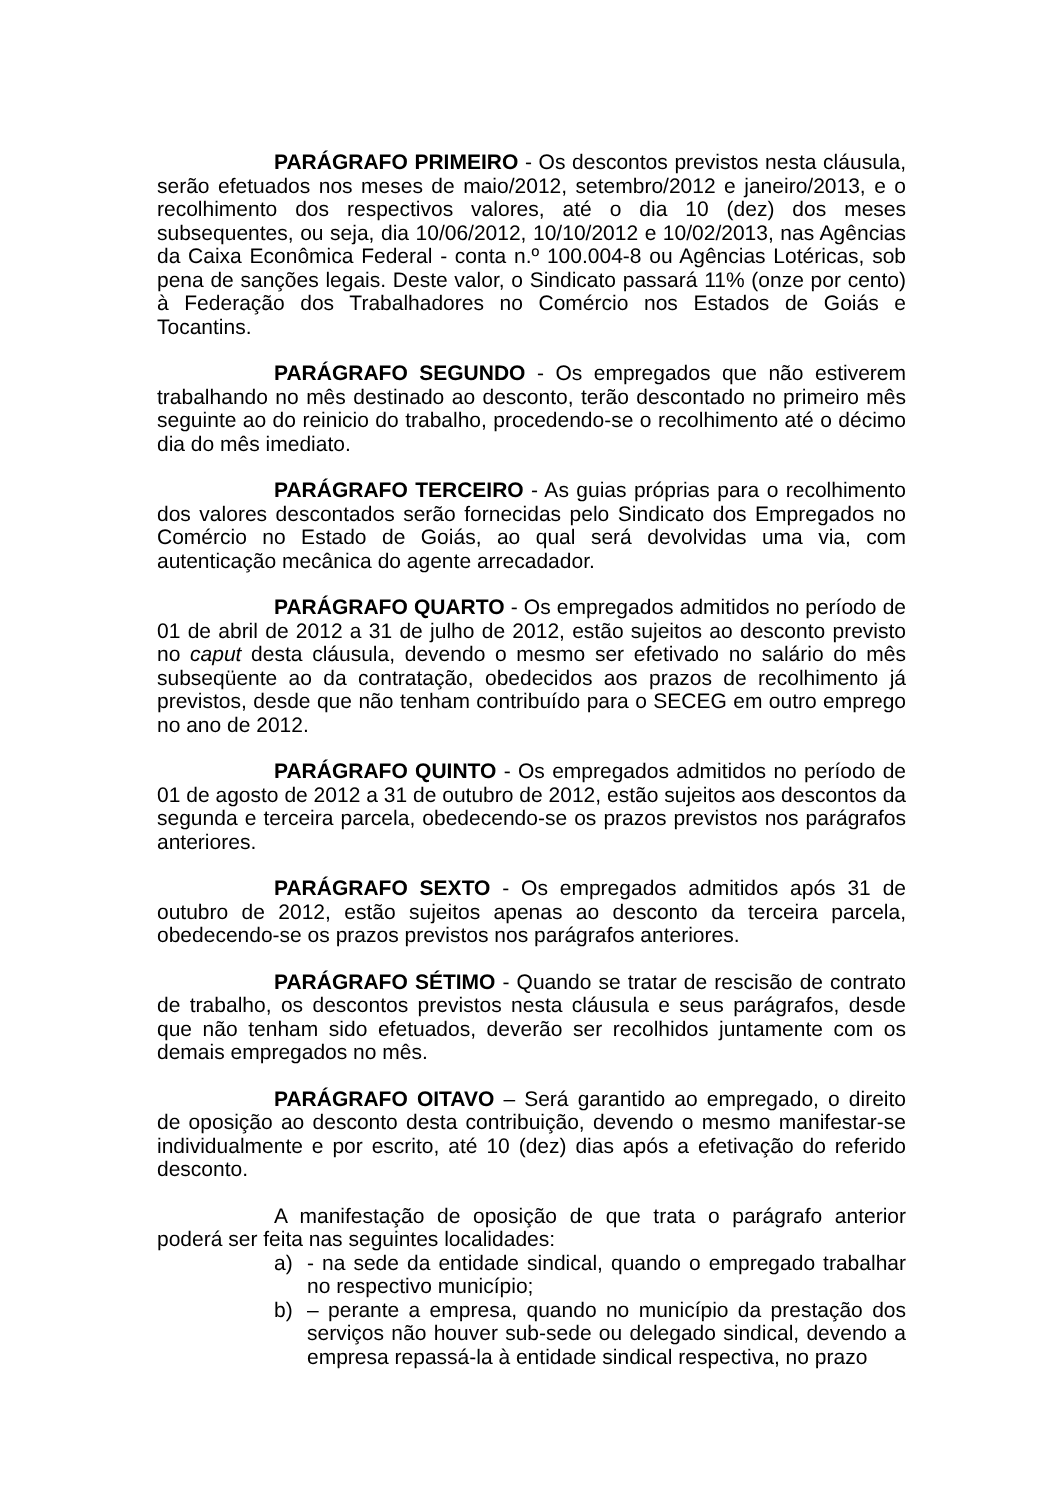PARÁGRAFO PRIMEIRO - Os descontos previstos nesta cláusula, serão efetuados nos meses de maio/2012, setembro/2012 e janeiro/2013, e o recolhimento dos respectivos valores, até o dia 10 (dez) dos meses subsequentes, ou seja, dia 10/06/2012, 10/10/2012 e 10/02/2013, nas Agências da Caixa Econômica Federal - conta n.º 100.004-8 ou Agências Lotéricas, sob pena de sanções legais. Deste valor, o Sindicato passará 11% (onze por cento) à Federação dos Trabalhadores no Comércio nos Estados de Goiás e Tocantins.
PARÁGRAFO SEGUNDO - Os empregados que não estiverem trabalhando no mês destinado ao desconto, terão descontado no primeiro mês seguinte ao do reinicio do trabalho, procedendo-se o recolhimento até o décimo dia do mês imediato.
PARÁGRAFO TERCEIRO - As guias próprias para o recolhimento dos valores descontados serão fornecidas pelo Sindicato dos Empregados no Comércio no Estado de Goiás, ao qual será devolvidas uma via, com autenticação mecânica do agente arrecadador.
PARÁGRAFO QUARTO - Os empregados admitidos no período de 01 de abril de 2012 a 31 de julho de 2012, estão sujeitos ao desconto previsto no caput desta cláusula, devendo o mesmo ser efetivado no salário do mês subseqüente ao da contratação, obedecidos aos prazos de recolhimento já previstos, desde que não tenham contribuído para o SECEG em outro emprego no ano de 2012.
PARÁGRAFO QUINTO - Os empregados admitidos no período de 01 de agosto de 2012 a 31 de outubro de 2012, estão sujeitos aos descontos da segunda e terceira parcela, obedecendo-se os prazos previstos nos parágrafos anteriores.
PARÁGRAFO SEXTO - Os empregados admitidos após 31 de outubro de 2012, estão sujeitos apenas ao desconto da terceira parcela, obedecendo-se os prazos previstos nos parágrafos anteriores.
PARÁGRAFO SÉTIMO - Quando se tratar de rescisão de contrato de trabalho, os descontos previstos nesta cláusula e seus parágrafos, desde que não tenham sido efetuados, deverão ser recolhidos juntamente com os demais empregados no mês.
PARÁGRAFO OITAVO – Será garantido ao empregado, o direito de oposição ao desconto desta contribuição, devendo o mesmo manifestar-se individualmente e por escrito, até 10 (dez) dias após a efetivação do referido desconto.
A manifestação de oposição de que trata o parágrafo anterior poderá ser feita nas seguintes localidades:
a) - na sede da entidade sindical, quando o empregado trabalhar no respectivo município;
b) – perante a empresa, quando no município da prestação dos serviços não houver sub-sede ou delegado sindical, devendo a empresa repassá-la à entidade sindical respectiva, no prazo